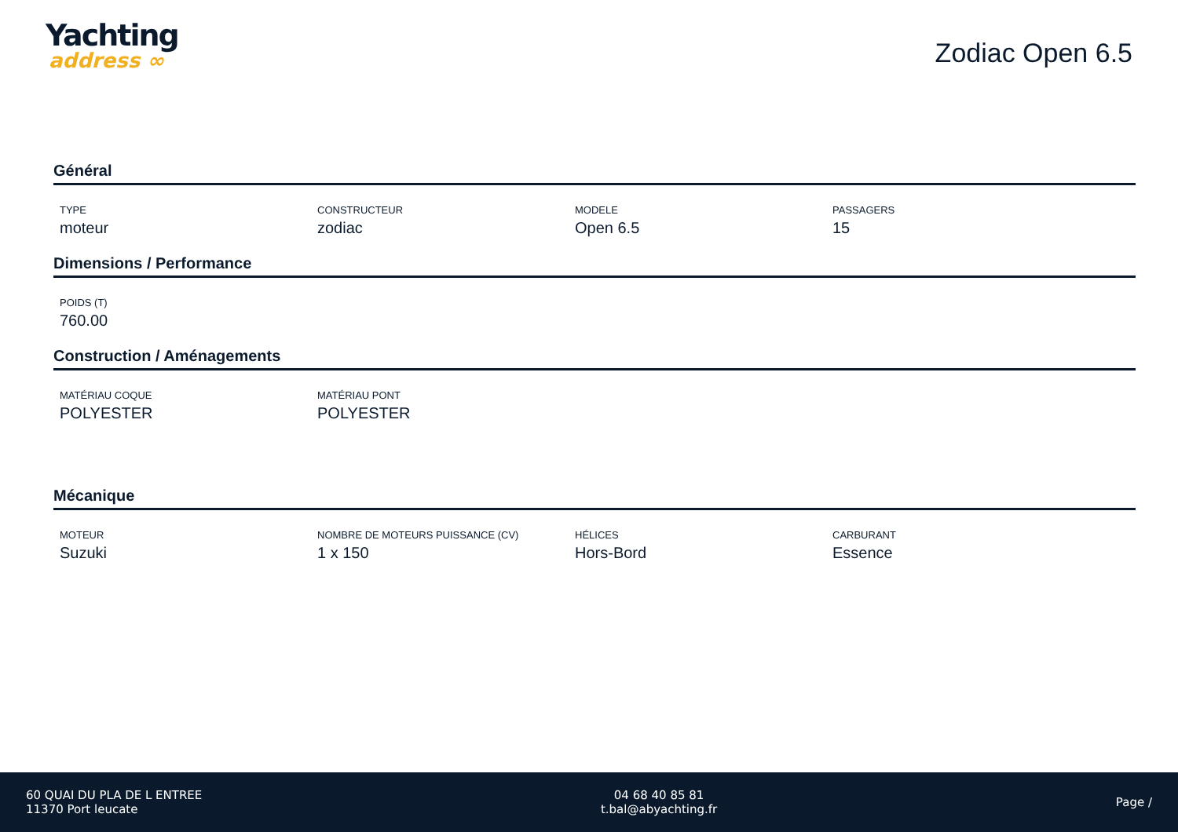Yachting
address ∞
Zodiac Open 6.5
Général
TYPE
moteur
CONSTRUCTEUR
zodiac
MODELE
Open 6.5
PASSAGERS
15
Dimensions / Performance
POIDS (T)
760.00
Construction / Aménagements
MATÉRIAU COQUE
POLYESTER
MATÉRIAU PONT
POLYESTER
Mécanique
MOTEUR
Suzuki
NOMBRE DE MOTEURS PUISSANCE (CV)
1 x 150
HÉLICES
Hors-Bord
CARBURANT
Essence
60 QUAI DU PLA DE L ENTREE
11370 Port leucate
04 68 40 85 81
t.bal@abyachting.fr
Page /